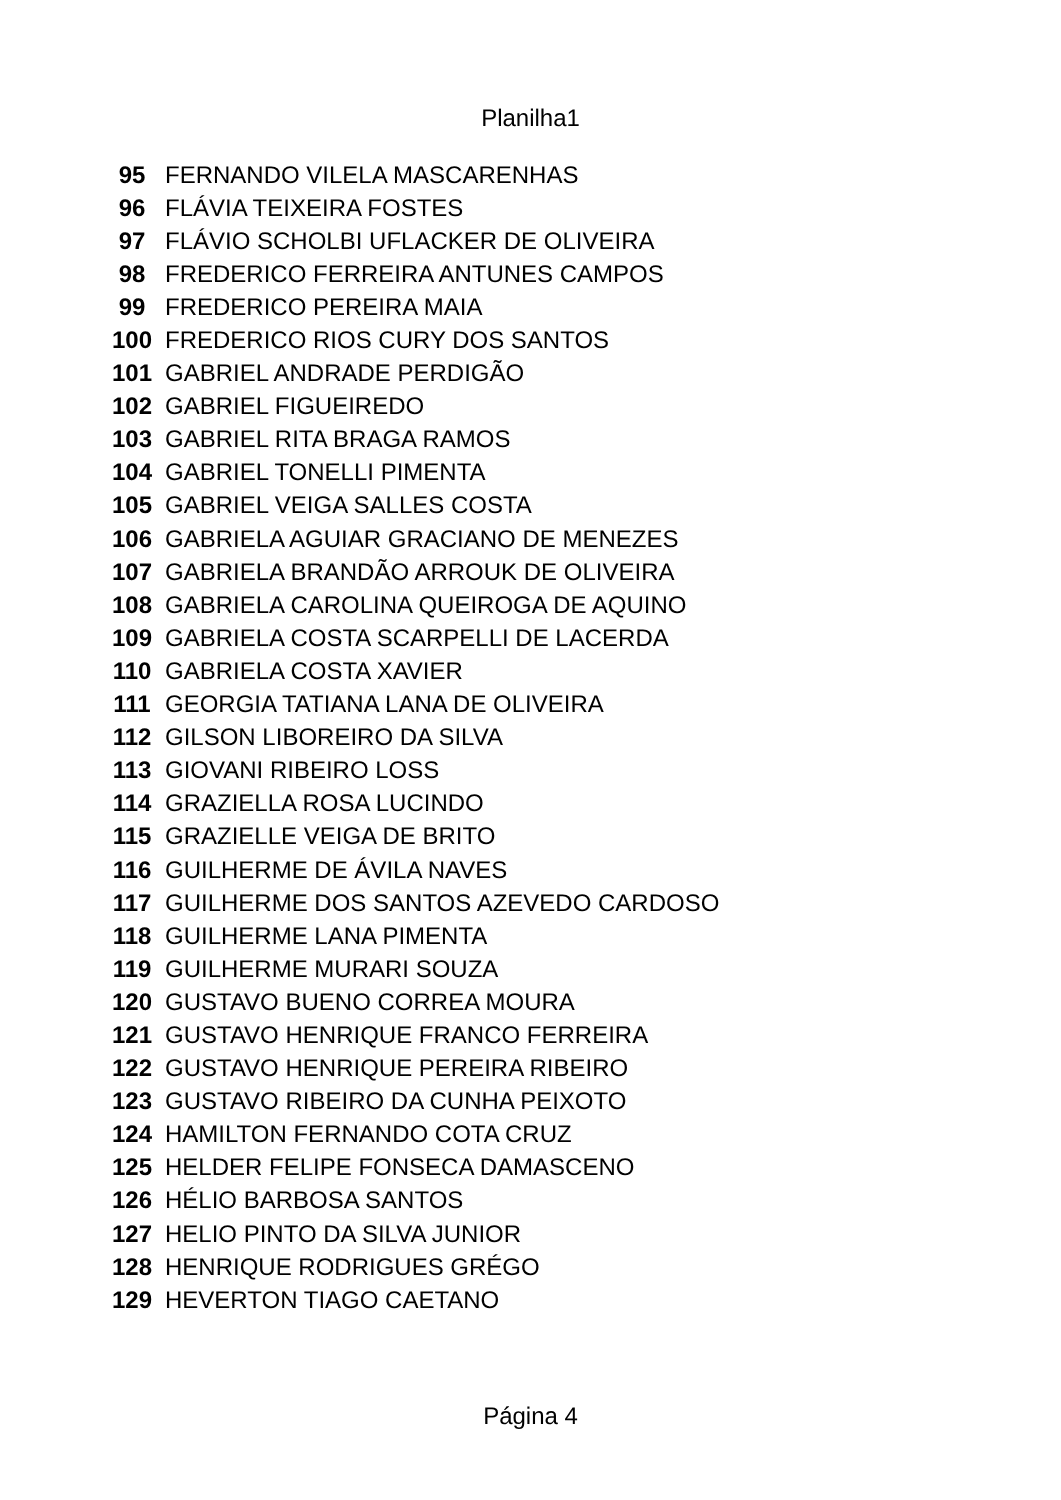Planilha1
| 95 | FERNANDO VILELA MASCARENHAS |
| 96 | FLÁVIA TEIXEIRA FOSTES |
| 97 | FLÁVIO SCHOLBI UFLACKER DE OLIVEIRA |
| 98 | FREDERICO FERREIRA ANTUNES CAMPOS |
| 99 | FREDERICO PEREIRA MAIA |
| 100 | FREDERICO RIOS CURY DOS SANTOS |
| 101 | GABRIEL ANDRADE PERDIGÃO |
| 102 | GABRIEL FIGUEIREDO |
| 103 | GABRIEL RITA BRAGA RAMOS |
| 104 | GABRIEL TONELLI PIMENTA |
| 105 | GABRIEL VEIGA SALLES COSTA |
| 106 | GABRIELA AGUIAR GRACIANO DE MENEZES |
| 107 | GABRIELA BRANDÃO ARROUK DE OLIVEIRA |
| 108 | GABRIELA CAROLINA QUEIROGA DE AQUINO |
| 109 | GABRIELA COSTA SCARPELLI DE LACERDA |
| 110 | GABRIELA COSTA XAVIER |
| 111 | GEORGIA TATIANA LANA DE OLIVEIRA |
| 112 | GILSON LIBOREIRO DA SILVA |
| 113 | GIOVANI RIBEIRO LOSS |
| 114 | GRAZIELLA ROSA LUCINDO |
| 115 | GRAZIELLE VEIGA DE BRITO |
| 116 | GUILHERME DE ÁVILA NAVES |
| 117 | GUILHERME DOS SANTOS AZEVEDO CARDOSO |
| 118 | GUILHERME LANA PIMENTA |
| 119 | GUILHERME MURARI SOUZA |
| 120 | GUSTAVO BUENO CORREA MOURA |
| 121 | GUSTAVO HENRIQUE FRANCO FERREIRA |
| 122 | GUSTAVO HENRIQUE PEREIRA RIBEIRO |
| 123 | GUSTAVO RIBEIRO DA CUNHA PEIXOTO |
| 124 | HAMILTON FERNANDO COTA CRUZ |
| 125 | HELDER FELIPE FONSECA DAMASCENO |
| 126 | HÉLIO BARBOSA SANTOS |
| 127 | HELIO PINTO DA SILVA JUNIOR |
| 128 | HENRIQUE RODRIGUES GRÉGO |
| 129 | HEVERTON TIAGO CAETANO |
Página 4